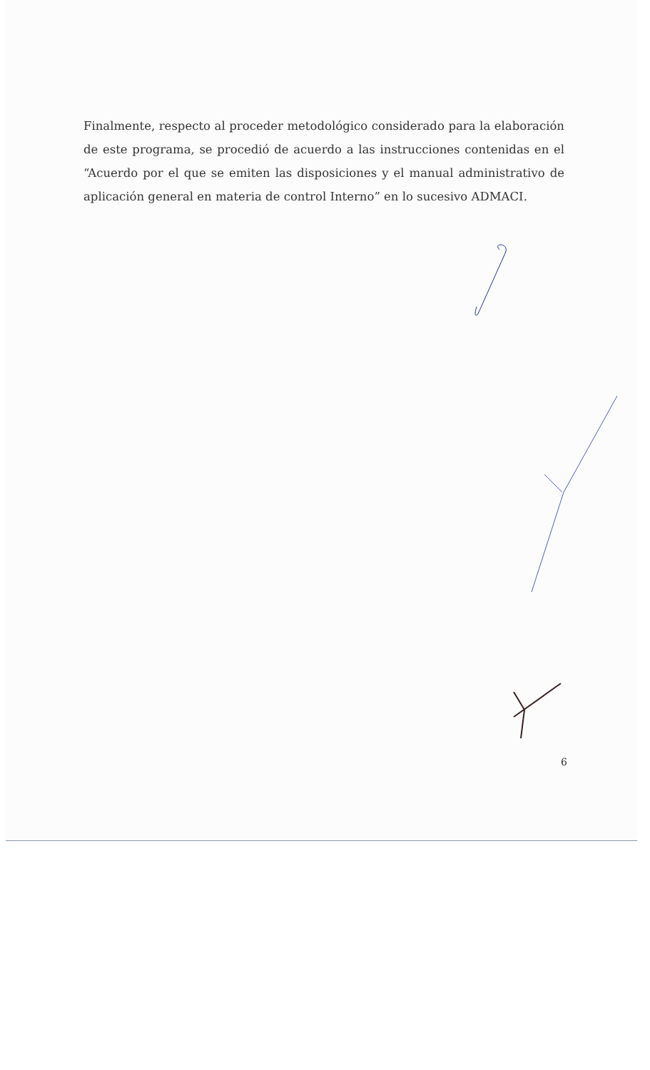Finalmente, respecto al proceder metodológico considerado para la elaboración de este programa, se procedió de acuerdo a las instrucciones contenidas en el “Acuerdo por el que se emiten las disposiciones y el manual administrativo de aplicación general en materia de control Interno” en lo sucesivo ADMACI.
6